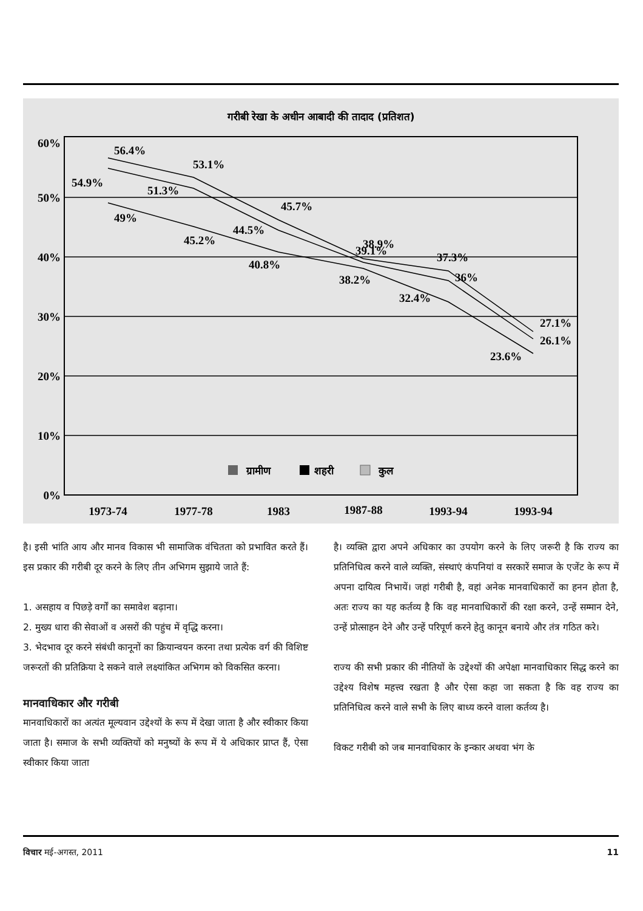गरीबी रेखा के अधीन आबादी की तादाद (प्रतिशत)
60%
50%
40%
30%
20%
10%
0%
1973-74
1977-78
1983
1987-88
1993-94
1993-94
56.4%
54.9%
49%
53.1%
51.3%
45.2%
45.7%
44.5%
40.8%
39.1%
38.9%
38.2%
37.3%
36%
32.4%
27.1%
26.1%
23.6%
ग्रामीण
शहरी
कुल
है। इसी भांति आय और मानव विकास भी सामाजिक वंचितता को प्रभावित करते हैं। इस प्रकार की गरीबी दूर करने के लिए तीन अभिगम सुझाये जाते हैं:
1. असहाय व पिछड़े वर्गों का समावेश बढ़ाना।
2. मुख्य धारा की सेवाओं व असरों की पहुंच में वृद्धि करना।
3. भेदभाव दूर करने संबंधी कानूनों का क्रियान्वयन करना तथा प्रत्येक वर्ग की विशिष्ट जरूरतों की प्रतिक्रिया दे सकने वाले लक्ष्यांकित अभिगम को विकसित करना।
मानवाधिकार और गरीबी
मानवाधिकारों का अत्यंत मूल्यवान उद्देश्यों के रूप में देखा जाता है और स्वीकार किया जाता है। समाज के सभी व्यक्तियों को मनुष्यों के रूप में ये अधिकार प्राप्त हैं, ऐसा स्वीकार किया जाता
है। व्यक्ति द्वारा अपने अधिकार का उपयोग करने के लिए जरूरी है कि राज्य का प्रतिनिधित्व करने वाले व्यक्ति, संस्थाएं कंपनियां व सरकारें समाज के एजेंट के रूप में अपना दायित्व निभायें। जहां गरीबी है, वहां अनेक मानवाधिकारों का हनन होता है, अतः राज्य का यह कर्तव्य है कि वह मानवाधिकारों की रक्षा करने, उन्हें सम्मान देने, उन्हें प्रोत्साहन देने और उन्हें परिपूर्ण करने हेतु कानून बनाये और तंत्र गठित करे।
राज्य की सभी प्रकार की नीतियों के उद्देश्यों की अपेक्षा मानवाधिकार सिद्ध करने का उद्देश्य विशेष महत्त्व रखता है और ऐसा कहा जा सकता है कि वह राज्य का प्रतिनिधित्व करने वाले सभी के लिए बाध्य करने वाला कर्तव्य है।
विकट गरीबी को जब मानवाधिकार के इन्कार अथवा भंग के
विचार मई-अगस्त, 2011 11